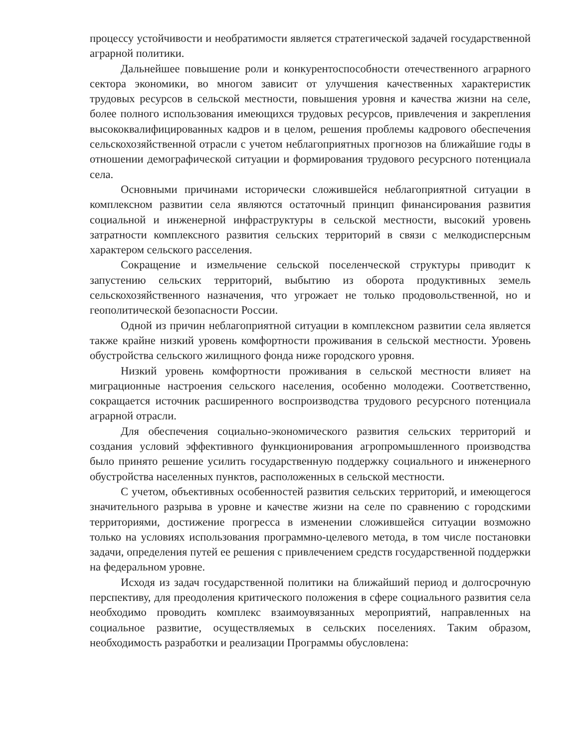процессу устойчивости и необратимости является стратегической задачей государственной аграрной политики.
Дальнейшее повышение роли и конкурентоспособности отечественного аграрного сектора экономики, во многом зависит от улучшения качественных характеристик трудовых ресурсов в сельской местности, повышения уровня и качества жизни на селе, более полного использования имеющихся трудовых ресурсов, привлечения и закрепления высококвалифицированных кадров и в целом, решения проблемы кадрового обеспечения сельскохозяйственной отрасли с учетом неблагоприятных прогнозов на ближайшие годы в отношении демографической ситуации и формирования трудового ресурсного потенциала села.
Основными причинами исторически сложившейся неблагоприятной ситуации в комплексном развитии села являются остаточный принцип финансирования развития социальной и инженерной инфраструктуры в сельской местности, высокий уровень затратности комплексного развития сельских территорий в связи с мелкодисперсным характером сельского расселения.
Сокращение и измельчение сельской поселенческой структуры приводит к запустению сельских территорий, выбытию из оборота продуктивных земель сельскохозяйственного назначения, что угрожает не только продовольственной, но и геополитической безопасности России.
Одной из причин неблагоприятной ситуации в комплексном развитии села является также крайне низкий уровень комфортности проживания в сельской местности. Уровень обустройства сельского жилищного фонда ниже городского уровня.
Низкий уровень комфортности проживания в сельской местности влияет на миграционные настроения сельского населения, особенно молодежи. Соответственно, сокращается источник расширенного воспроизводства трудового ресурсного потенциала аграрной отрасли.
Для обеспечения социально-экономического развития сельских территорий и создания условий эффективного функционирования агропромышленного производства было принято решение усилить государственную поддержку социального и инженерного обустройства населенных пунктов, расположенных в сельской местности.
С учетом, объективных особенностей развития сельских территорий, и имеющегося значительного разрыва в уровне и качестве жизни на селе по сравнению с городскими территориями, достижение прогресса в изменении сложившейся ситуации возможно только на условиях использования программно-целевого метода, в том числе постановки задачи, определения путей ее решения с привлечением средств государственной поддержки на федеральном уровне.
Исходя из задач государственной политики на ближайший период и долгосрочную перспективу, для преодоления критического положения в сфере социального развития села необходимо проводить комплекс взаимоувязанных мероприятий, направленных на социальное развитие, осуществляемых в сельских поселениях. Таким образом, необходимость разработки и реализации Программы обусловлена: